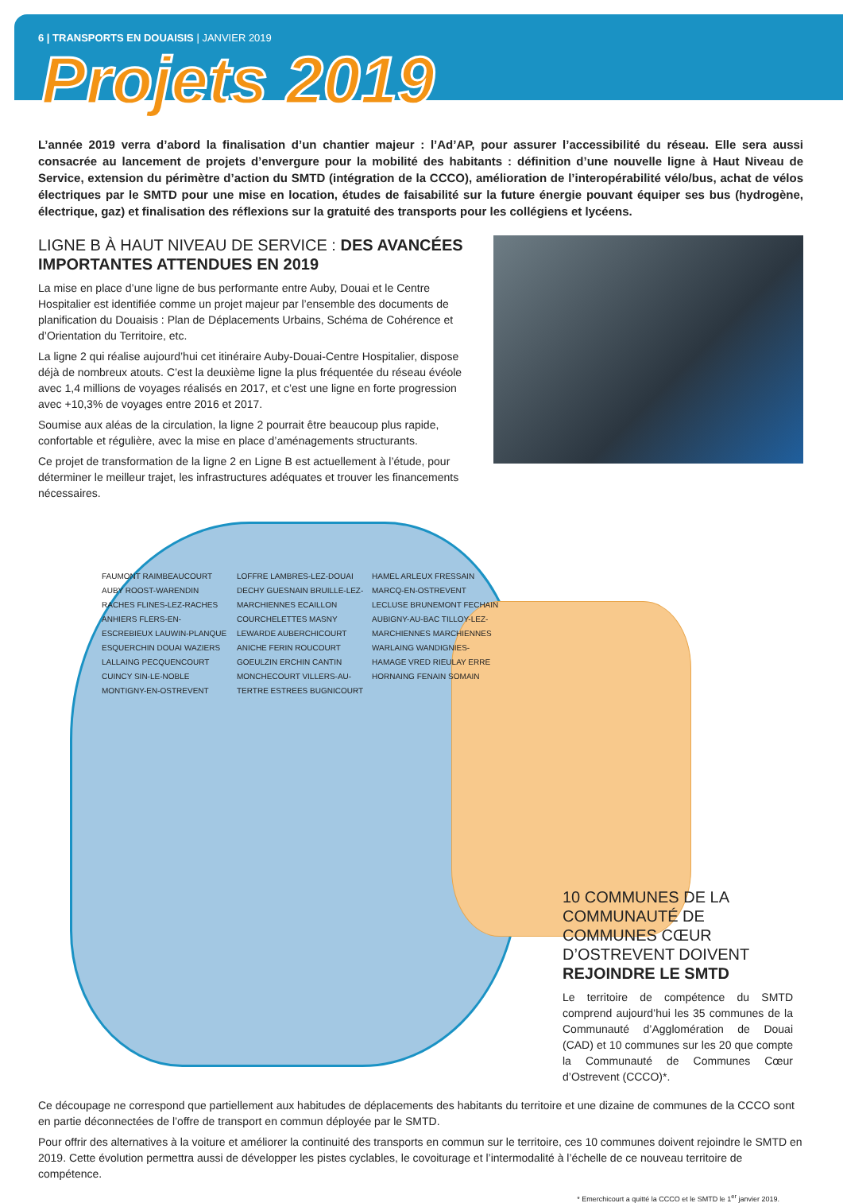6 | TRANSPORTS EN DOUAISIS | JANVIER 2019
Projets 2019
L’année 2019 verra d’abord la finalisation d’un chantier majeur : l’Ad’AP, pour assurer l’accessibilité du réseau. Elle sera aussi consacrée au lancement de projets d’envergure pour la mobilité des habitants : définition d’une nouvelle ligne à Haut Niveau de Service, extension du périmètre d’action du SMTD (intégration de la CCCO), amélioration de l’interopérabilité vélo/bus, achat de vélos électriques par le SMTD pour une mise en location, études de faisabilité sur la future énergie pouvant équiper ses bus (hydrogène, électrique, gaz) et finalisation des réflexions sur la gratuité des transports pour les collégiens et lycéens.
LIGNE B À HAUT NIVEAU DE SERVICE : DES AVANCÉES IMPORTANTES ATTENDUES EN 2019
La mise en place d’une ligne de bus performante entre Auby, Douai et le Centre Hospitalier est identifiée comme un projet majeur par l’ensemble des documents de planification du Douaisis : Plan de Déplacements Urbains, Schéma de Cohérence et d’Orientation du Territoire, etc.
La ligne 2 qui réalise aujourd’hui cet itinéraire Auby-Douai-Centre Hospitalier, dispose déjà de nombreux atouts. C’est la deuxième ligne la plus fréquentée du réseau évéole avec 1,4 millions de voyages réalisés en 2017, et c’est une ligne en forte progression avec +10,3% de voyages entre 2016 et 2017.
Soumise aux aléas de la circulation, la ligne 2 pourrait être beaucoup plus rapide, confortable et régulière, avec la mise en place d’aménagements structurants.
Ce projet de transformation de la ligne 2 en Ligne B est actuellement à l’étude, pour déterminer le meilleur trajet, les infrastructures adéquates et trouver les financements nécessaires.
FAUMONT RAIMBEAUCOURT AUBY ROOST-WARENDIN RACHES FLINES-LEZ-RACHES ANHIERS FLERS-EN-ESCREBIEUX LAUWIN-PLANQUE ESQUERCHIN DOUAI WAZIERS LALLAING PECQUENCOURT CUINCY SIN-LE-NOBLE MONTIGNY-EN-OSTREVENT LOFFRE LAMBRES-LEZ-DOUAI DECHY GUESNAIN BRUILLE-LEZ-MARCHIENNES ECAILLON COURCHELETTES MASNY LEWARDE AUBERCHICOURT ANICHE FERIN ROUCOURT GOEULZIN ERCHIN CANTIN MONCHECOURT VILLERS-AU-TERTRE ESTREES BUGNICOURT HAMEL ARLEUX FRESSAIN MARCQ-EN-OSTREVENT LECLUSE BRUNEMONT FECHAIN AUBIGNY-AU-BAC TILLOY-LEZ-MARCHIENNES MARCHIENNES WARLAING WANDIGNIES-HAMAGE VRED RIEULAY ERRE HORNAING FENAIN SOMAIN
10 COMMUNES DE LA COMMUNAUTÉ DE COMMUNES CŒUR D’OSTREVENT DOIVENT REJOINDRE LE SMTD
Le territoire de compétence du SMTD comprend aujourd’hui les 35 communes de la Communauté d’Agglomération de Douai (CAD) et 10 communes sur les 20 que compte la Communauté de Communes Cœur d’Ostrevent (CCCO)*.
Ce découpage ne correspond que partiellement aux habitudes de déplacements des habitants du territoire et une dizaine de communes de la CCCO sont en partie déconnectées de l’offre de transport en commun déployée par le SMTD.
Pour offrir des alternatives à la voiture et améliorer la continuité des transports en commun sur le territoire, ces 10 communes doivent rejoindre le SMTD en 2019. Cette évolution permettra aussi de développer les pistes cyclables, le covoiturage et l’intermodalité à l’échelle de ce nouveau territoire de compétence.
* Emerchicourt a quitté la CCCO et le SMTD le 1<sup>er</sup> janvier 2019.